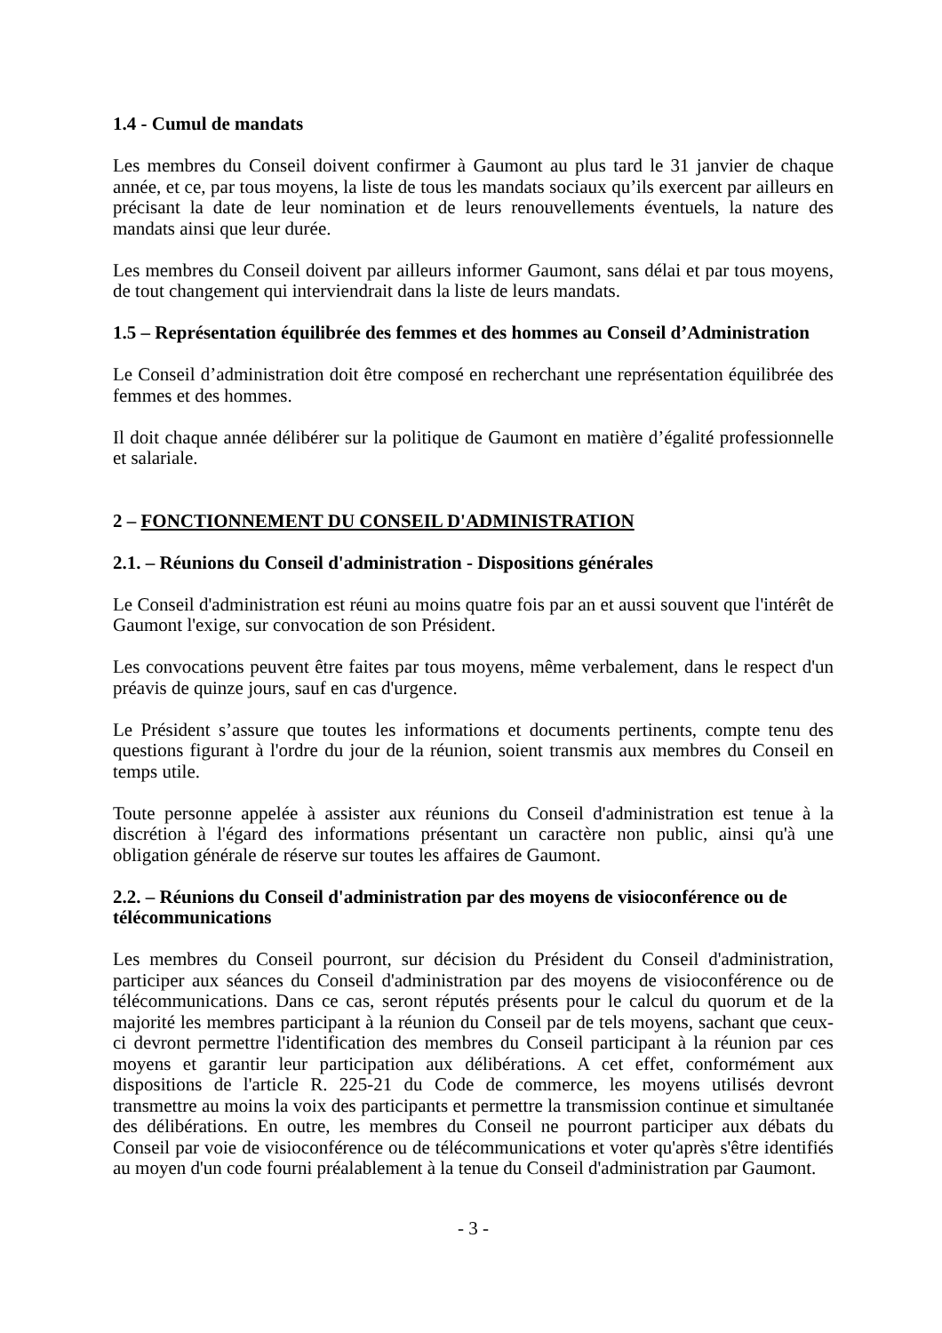1.4 - Cumul de mandats
Les membres du Conseil doivent confirmer à Gaumont au plus tard le 31 janvier de chaque année, et ce, par tous moyens, la liste de tous les mandats sociaux qu’ils exercent par ailleurs en précisant la date de leur nomination et de leurs renouvellements éventuels, la nature des mandats ainsi que leur durée.
Les membres du Conseil doivent par ailleurs informer Gaumont, sans délai et par tous moyens, de tout changement qui interviendrait dans la liste de leurs mandats.
1.5 – Représentation équilibrée des femmes et des hommes au Conseil d’Administration
Le Conseil d’administration doit être composé en recherchant une représentation équilibrée des femmes et des hommes.
Il doit chaque année délibérer sur la politique de Gaumont en matière d’égalité professionnelle et salariale.
2 – FONCTIONNEMENT DU CONSEIL D'ADMINISTRATION
2.1. – Réunions du Conseil d'administration - Dispositions générales
Le Conseil d'administration est réuni au moins quatre fois par an et aussi souvent que l'intérêt de Gaumont l'exige, sur convocation de son Président.
Les convocations peuvent être faites par tous moyens, même verbalement, dans le respect d'un préavis de quinze jours, sauf en cas d'urgence.
Le Président s’assure que toutes les informations et documents pertinents, compte tenu des questions figurant à l'ordre du jour de la réunion, soient transmis aux membres du Conseil en temps utile.
Toute personne appelée à assister aux réunions du Conseil d'administration est tenue à la discrétion à l'égard des informations présentant un caractère non public, ainsi qu'à une obligation générale de réserve sur toutes les affaires de Gaumont.
2.2. – Réunions du Conseil d'administration par des moyens de visioconférence ou de télécommunications
Les membres du Conseil pourront, sur décision du Président du Conseil d'administration, participer aux séances du Conseil d'administration par des moyens de visioconférence ou de télécommunications. Dans ce cas, seront réputés présents pour le calcul du quorum et de la majorité les membres participant à la réunion du Conseil par de tels moyens, sachant que ceux-ci devront permettre l'identification des membres du Conseil participant à la réunion par ces moyens et garantir leur participation aux délibérations. A cet effet, conformément aux dispositions de l'article R. 225-21 du Code de commerce, les moyens utilisés devront transmettre au moins la voix des participants et permettre la transmission continue et simultanée des délibérations. En outre, les membres du Conseil ne pourront participer aux débats du Conseil par voie de visioconférence ou de télécommunications et voter qu'après s'être identifiés au moyen d'un code fourni préalablement à la tenue du Conseil d'administration par Gaumont.
- 3 -